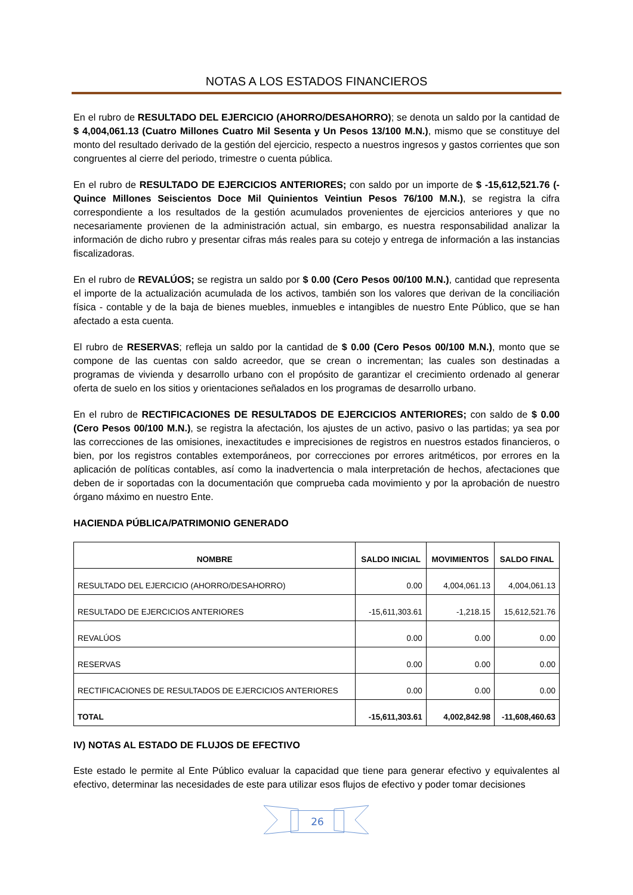NOTAS A LOS ESTADOS FINANCIEROS
En el rubro de RESULTADO DEL EJERCICIO (AHORRO/DESAHORRO); se denota un saldo por la cantidad de $ 4,004,061.13 (Cuatro Millones Cuatro Mil Sesenta y Un Pesos 13/100 M.N.), mismo que se constituye del monto del resultado derivado de la gestión del ejercicio, respecto a nuestros ingresos y gastos corrientes que son congruentes al cierre del periodo, trimestre o cuenta pública.
En el rubro de RESULTADO DE EJERCICIOS ANTERIORES; con saldo por un importe de $ -15,612,521.76 (-Quince Millones Seiscientos Doce Mil Quinientos Veintiun Pesos 76/100 M.N.), se registra la cifra correspondiente a los resultados de la gestión acumulados provenientes de ejercicios anteriores y que no necesariamente provienen de la administración actual, sin embargo, es nuestra responsabilidad analizar la información de dicho rubro y presentar cifras más reales para su cotejo y entrega de información a las instancias fiscalizadoras.
En el rubro de REVALÚOS; se registra un saldo por $ 0.00 (Cero Pesos 00/100 M.N.), cantidad que representa el importe de la actualización acumulada de los activos, también son los valores que derivan de la conciliación física - contable y de la baja de bienes muebles, inmuebles e intangibles de nuestro Ente Público, que se han afectado a esta cuenta.
El rubro de RESERVAS; refleja un saldo por la cantidad de $ 0.00 (Cero Pesos 00/100 M.N.), monto que se compone de las cuentas con saldo acreedor, que se crean o incrementan; las cuales son destinadas a programas de vivienda y desarrollo urbano con el propósito de garantizar el crecimiento ordenado al generar oferta de suelo en los sitios y orientaciones señalados en los programas de desarrollo urbano.
En el rubro de RECTIFICACIONES DE RESULTADOS DE EJERCICIOS ANTERIORES; con saldo de $ 0.00 (Cero Pesos 00/100 M.N.), se registra la afectación, los ajustes de un activo, pasivo o las partidas; ya sea por las correcciones de las omisiones, inexactitudes e imprecisiones de registros en nuestros estados financieros, o bien, por los registros contables extemporáneos, por correcciones por errores aritméticos, por errores en la aplicación de políticas contables, así como la inadvertencia o mala interpretación de hechos, afectaciones que deben de ir soportadas con la documentación que comprueba cada movimiento y por la aprobación de nuestro órgano máximo en nuestro Ente.
HACIENDA PÚBLICA/PATRIMONIO GENERADO
| NOMBRE | SALDO INICIAL | MOVIMIENTOS | SALDO FINAL |
| --- | --- | --- | --- |
| RESULTADO DEL EJERCICIO (AHORRO/DESAHORRO) | 0.00 | 4,004,061.13 | 4,004,061.13 |
| RESULTADO DE EJERCICIOS ANTERIORES | -15,611,303.61 | -1,218.15 | 15,612,521.76 |
| REVALÚOS | 0.00 | 0.00 | 0.00 |
| RESERVAS | 0.00 | 0.00 | 0.00 |
| RECTIFICACIONES DE RESULTADOS DE EJERCICIOS ANTERIORES | 0.00 | 0.00 | 0.00 |
| TOTAL | -15,611,303.61 | 4,002,842.98 | -11,608,460.63 |
IV) NOTAS AL ESTADO DE FLUJOS DE EFECTIVO
Este estado le permite al Ente Público evaluar la capacidad que tiene para generar efectivo y equivalentes al efectivo, determinar las necesidades de este para utilizar esos flujos de efectivo y poder tomar decisiones
26